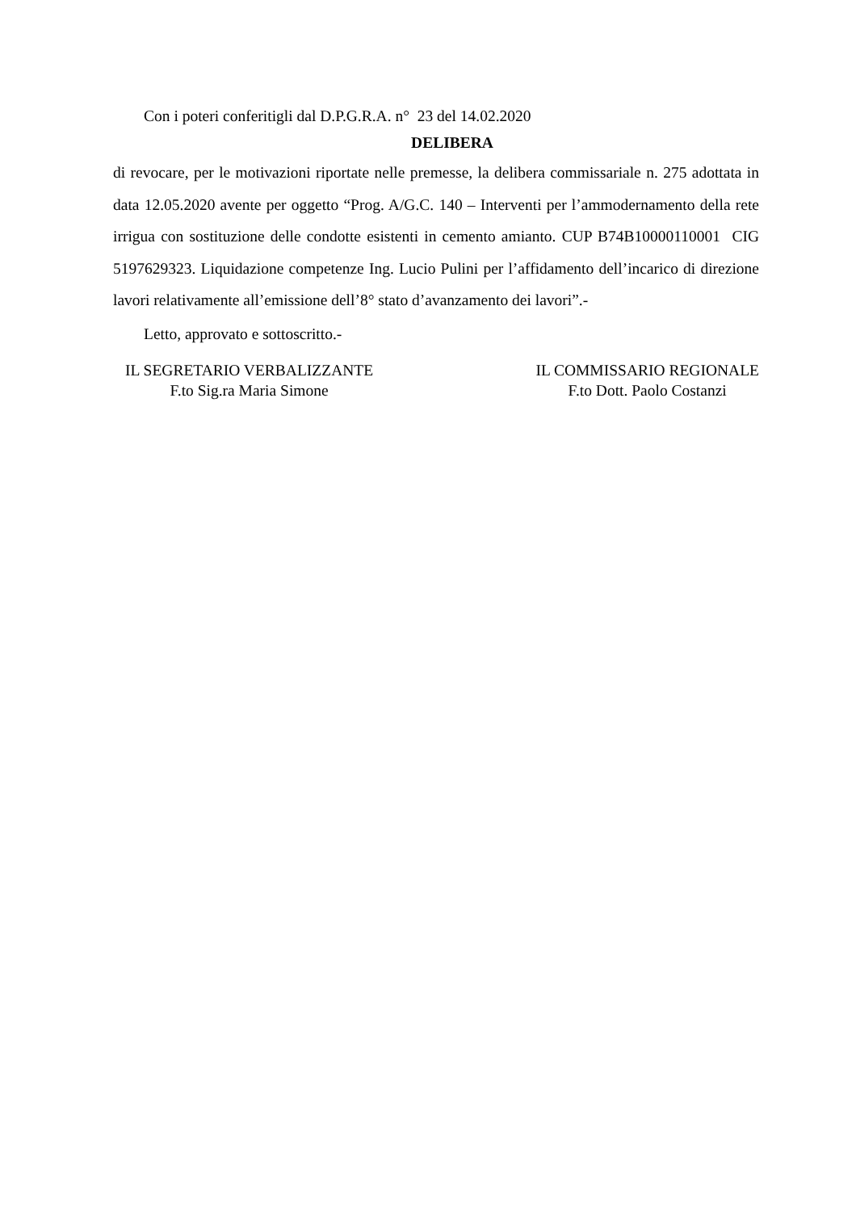Con i poteri conferitigli dal D.P.G.R.A. n° 23 del 14.02.2020
DELIBERA
di revocare, per le motivazioni riportate nelle premesse, la delibera commissariale n. 275 adottata in data 12.05.2020 avente per oggetto “Prog. A/G.C. 140 – Interventi per l’ammodernamento della rete irrigua con sostituzione delle condotte esistenti in cemento amianto. CUP B74B10000110001 CIG 5197629323. Liquidazione competenze Ing. Lucio Pulini per l’affidamento dell’incarico di direzione lavori relativamente all’emissione dell’8° stato d’avanzamento dei lavori”.-
Letto, approvato e sottoscritto.-
IL SEGRETARIO VERBALIZZANTE
F.to Sig.ra Maria Simone
IL COMMISSARIO REGIONALE
F.to Dott. Paolo Costanzi